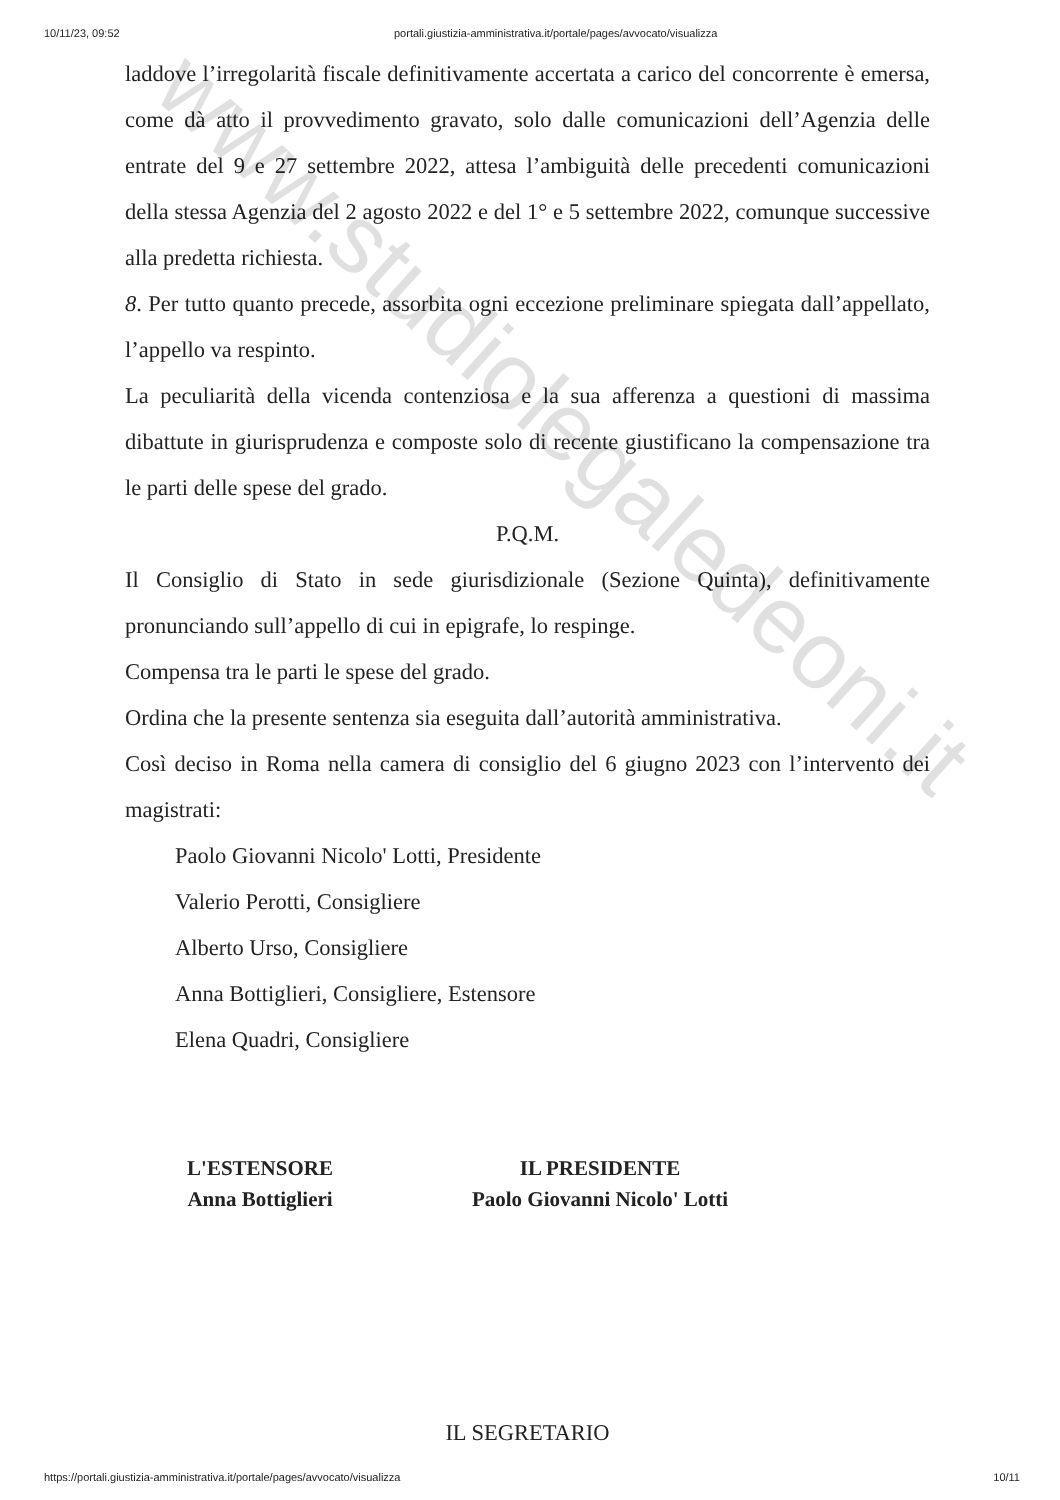www.studiolegaledeoni.it
10/11/23, 09:52 portali.giustizia-amministrativa.it/portale/pages/avvocato/visualizza
laddove l’irregolarità fiscale definitivamente accertata a carico del concorrente è emersa, come dà atto il provvedimento gravato, solo dalle comunicazioni dell’Agenzia delle entrate del 9 e 27 settembre 2022, attesa l’ambiguità delle precedenti comunicazioni della stessa Agenzia del 2 agosto 2022 e del 1° e 5 settembre 2022, comunque successive alla predetta richiesta.
8. Per tutto quanto precede, assorbita ogni eccezione preliminare spiegata dall’appellato, l’appello va respinto.
La peculiarità della vicenda contenziosa e la sua afferenza a questioni di massima dibattute in giurisprudenza e composte solo di recente giustificano la compensazione tra le parti delle spese del grado.
P.Q.M.
Il Consiglio di Stato in sede giurisdizionale (Sezione Quinta), definitivamente pronunciando sull’appello di cui in epigrafe, lo respinge.
Compensa tra le parti le spese del grado.
Ordina che la presente sentenza sia eseguita dall’autorità amministrativa.
Così deciso in Roma nella camera di consiglio del 6 giugno 2023 con l’intervento dei magistrati:
Paolo Giovanni Nicolo' Lotti, Presidente
Valerio Perotti, Consigliere
Alberto Urso, Consigliere
Anna Bottiglieri, Consigliere, Estensore
Elena Quadri, Consigliere
L'ESTENSORE
Anna Bottiglieri
IL PRESIDENTE
Paolo Giovanni Nicolo' Lotti
IL SEGRETARIO
https://portali.giustizia-amministrativa.it/portale/pages/avvocato/visualizza 10/11